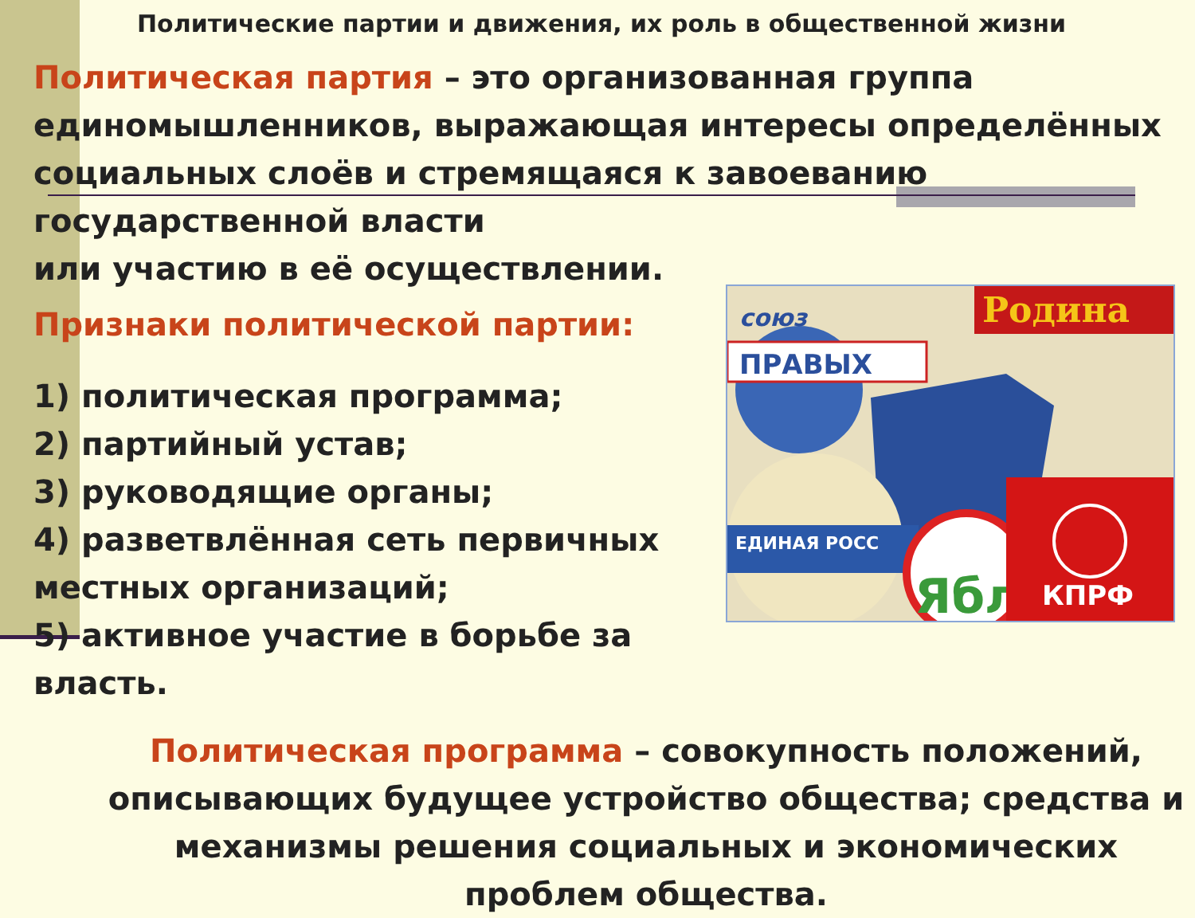Политические партии и движения, их роль в общественной жизни
Политическая партия – это организованная группа единомышленников, выражающая интересы определённых социальных слоёв и стремящаяся к завоеванию государственной власти
или участию в её осуществлении.
ПРАВЫХ
союз
Родина
ЕДИНАЯ РОСС
Ябл
КПРФ
Признаки политической партии:
1) политическая программа;
2) партийный устав;
3) руководящие органы;
4) разветвлённая сеть первичных местных организаций;
5) активное участие в борьбе за власть.
Политическая программа – совокупность положений, описывающих будущее устройство общества; средства и механизмы решения социальных и экономических проблем общества.